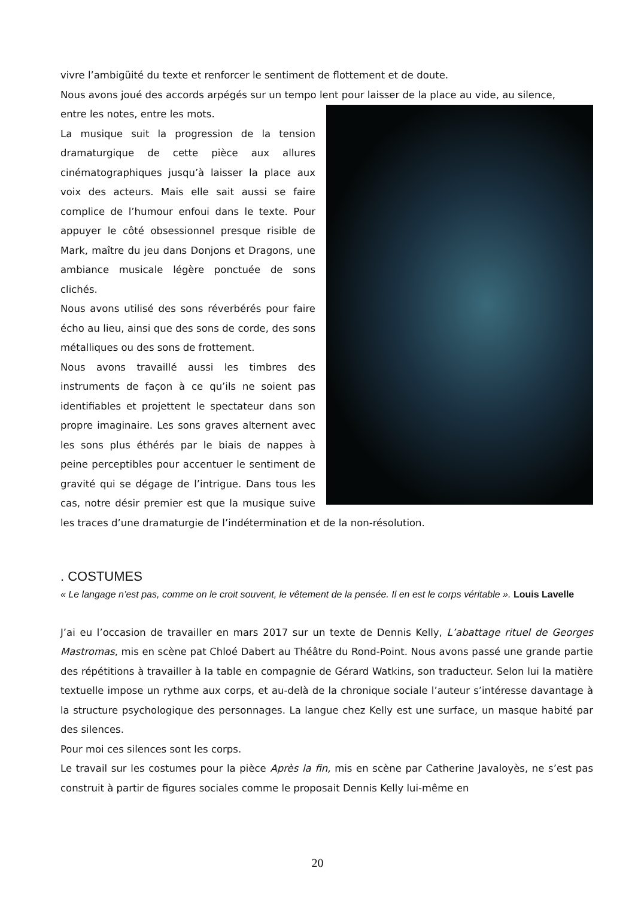vivre l’ambigüité du texte et renforcer le sentiment de flottement et de doute.
Nous avons joué des accords arpégés sur un tempo lent pour laisser de la place au vide, au silence,
entre les notes, entre les mots.
La musique suit la progression de la tension dramaturgique de cette pièce aux allures cinématographiques jusqu’à laisser la place aux voix des acteurs. Mais elle sait aussi se faire complice de l’humour enfoui dans le texte. Pour appuyer le côté obsessionnel presque risible de Mark, maître du jeu dans Donjons et Dragons, une ambiance musicale légère ponctuée de sons clichés.
Nous avons utilisé des sons réverbérés pour faire écho au lieu, ainsi que des sons de corde, des sons métalliques ou des sons de frottement.
Nous avons travaillé aussi les timbres des instruments de façon à ce qu’ils ne soient pas identifiables et projettent le spectateur dans son propre imaginaire. Les sons graves alternent avec les sons plus éthérés par le biais de nappes à peine perceptibles pour accentuer le sentiment de gravité qui se dégage de l’intrigue. Dans tous les cas, notre désir premier est que la musique suive les traces d’une dramaturgie de l’indétermination et de la non-résolution.
. COSTUMES
« Le langage n’est pas, comme on le croit souvent, le vêtement de la pensée. Il en est le corps véritable ». Louis Lavelle
J’ai eu l’occasion de travailler en mars 2017 sur un texte de Dennis Kelly, L’abattage rituel de Georges Mastromas, mis en scène pat Chloé Dabert au Théâtre du Rond-Point. Nous avons passé une grande partie des répétitions à travailler à la table en compagnie de Gérard Watkins, son traducteur. Selon lui la matière textuelle impose un rythme aux corps, et au-delà de la chronique sociale l’auteur s’intéresse davantage à la structure psychologique des personnages. La langue chez Kelly est une surface, un masque habité par des silences.
Pour moi ces silences sont les corps.
Le travail sur les costumes pour la pièce Après la fin, mis en scène par Catherine Javaloyès, ne s’est pas construit à partir de figures sociales comme le proposait Dennis Kelly lui-même en
20